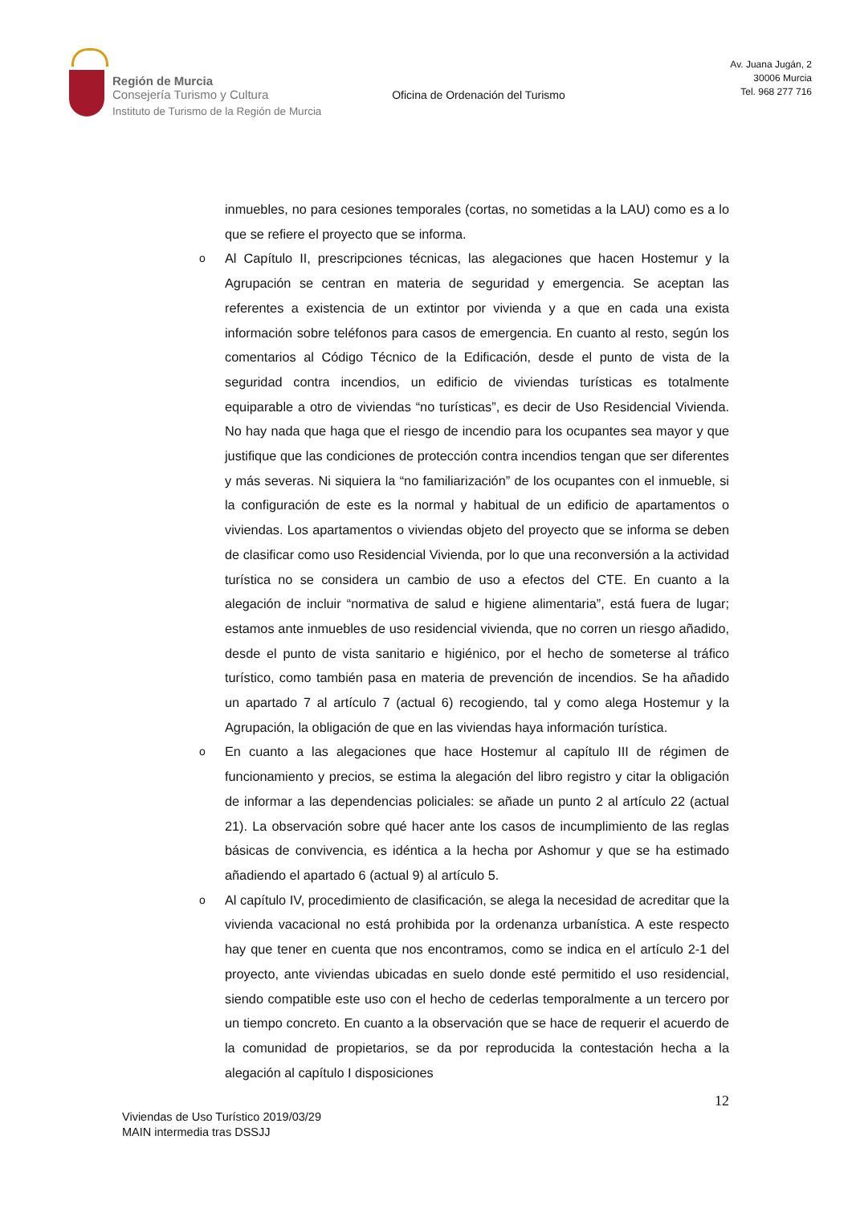Región de Murcia
Consejería Turismo y Cultura
Instituto de Turismo de la Región de Murcia
Oficina de Ordenación del Turismo
Av. Juana Jugán, 2
30006 Murcia
Tel. 968 277 716
inmuebles, no para cesiones temporales (cortas, no sometidas a la LAU) como es a lo que se refiere el proyecto que se informa.
o
Al Capítulo II, prescripciones técnicas, las alegaciones que hacen Hostemur y la Agrupación se centran en materia de seguridad y emergencia. Se aceptan las referentes a existencia de un extintor por vivienda y a que en cada una exista información sobre teléfonos para casos de emergencia. En cuanto al resto, según los comentarios al Código Técnico de la Edificación, desde el punto de vista de la seguridad contra incendios, un edificio de viviendas turísticas es totalmente equiparable a otro de viviendas “no turísticas”, es decir de Uso Residencial Vivienda. No hay nada que haga que el riesgo de incendio para los ocupantes sea mayor y que justifique que las condiciones de protección contra incendios tengan que ser diferentes y más severas. Ni siquiera la “no familiarización” de los ocupantes con el inmueble, si la configuración de este es la normal y habitual de un edificio de apartamentos o viviendas. Los apartamentos o viviendas objeto del proyecto que se informa se deben de clasificar como uso Residencial Vivienda, por lo que una reconversión a la actividad turística no se considera un cambio de uso a efectos del CTE. En cuanto a la alegación de incluir “normativa de salud e higiene alimentaria”, está fuera de lugar; estamos ante inmuebles de uso residencial vivienda, que no corren un riesgo añadido, desde el punto de vista sanitario e higiénico, por el hecho de someterse al tráfico turístico, como también pasa en materia de prevención de incendios. Se ha añadido un apartado 7 al artículo 7 (actual 6) recogiendo, tal y como alega Hostemur y la Agrupación, la obligación de que en las viviendas haya información turística.
o
En cuanto a las alegaciones que hace Hostemur al capítulo III de régimen de funcionamiento y precios, se estima la alegación del libro registro y citar la obligación de informar a las dependencias policiales: se añade un punto 2 al artículo 22 (actual 21). La observación sobre qué hacer ante los casos de incumplimiento de las reglas básicas de convivencia, es idéntica a la hecha por Ashomur y que se ha estimado añadiendo el apartado 6 (actual 9) al artículo 5.
o
Al capítulo IV, procedimiento de clasificación, se alega la necesidad de acreditar que la vivienda vacacional no está prohibida por la ordenanza urbanística. A este respecto hay que tener en cuenta que nos encontramos, como se indica en el artículo 2-1 del proyecto, ante viviendas ubicadas en suelo donde esté permitido el uso residencial, siendo compatible este uso con el hecho de cederlas temporalmente a un tercero por un tiempo concreto. En cuanto a la observación que se hace de requerir el acuerdo de la comunidad de propietarios, se da por reproducida la contestación hecha a la alegación al capítulo I disposiciones
12
Viviendas de Uso Turístico 2019/03/29
MAIN intermedia tras DSSJJ